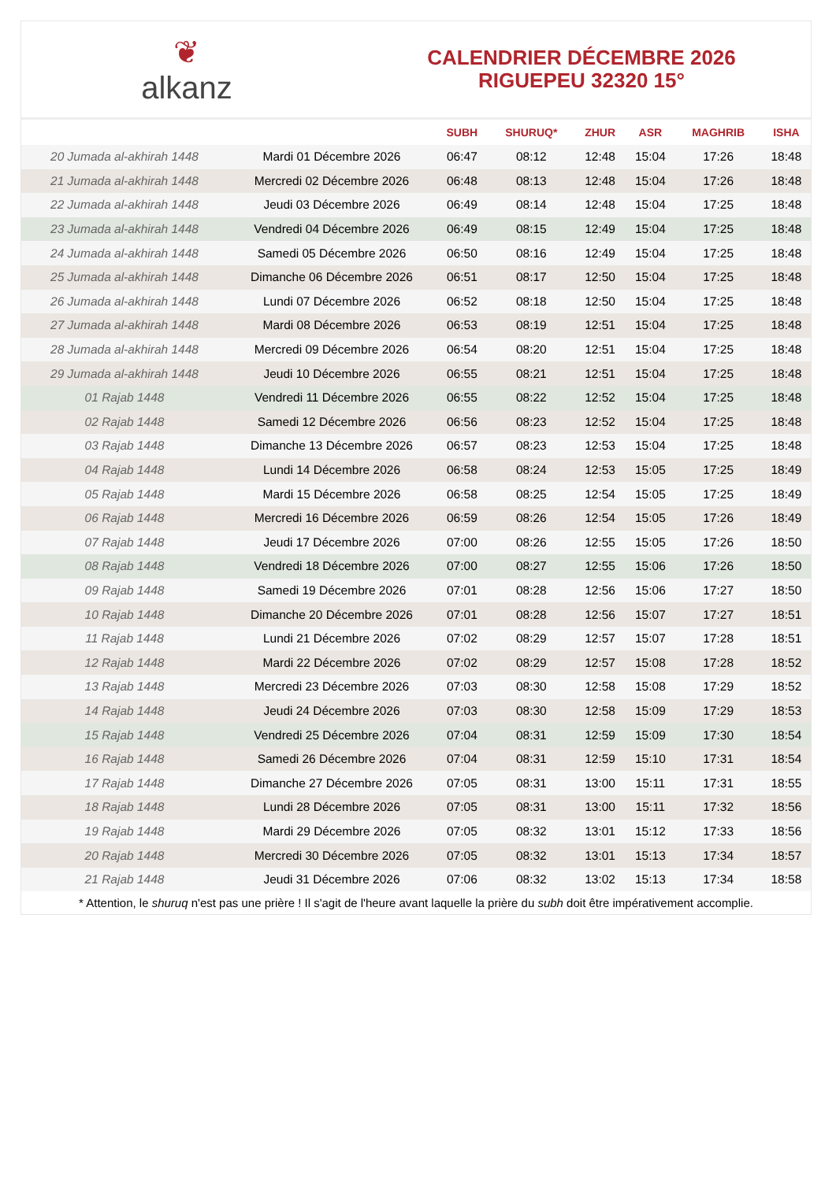❦
alkanz
CALENDRIER DÉCEMBRE 2026
RIGUEPEU 32320 15°
| | | SUBH | SHURUQ* | ZHUR | ASR | MAGHRIB | ISHA |
| --- | --- | --- | --- | --- | --- | --- | --- |
| 20 Jumada al-akhirah 1448 | Mardi 01 Décembre 2026 | 06:47 | 08:12 | 12:48 | 15:04 | 17:26 | 18:48 |
| 21 Jumada al-akhirah 1448 | Mercredi 02 Décembre 2026 | 06:48 | 08:13 | 12:48 | 15:04 | 17:26 | 18:48 |
| 22 Jumada al-akhirah 1448 | Jeudi 03 Décembre 2026 | 06:49 | 08:14 | 12:48 | 15:04 | 17:25 | 18:48 |
| 23 Jumada al-akhirah 1448 | Vendredi 04 Décembre 2026 | 06:49 | 08:15 | 12:49 | 15:04 | 17:25 | 18:48 |
| 24 Jumada al-akhirah 1448 | Samedi 05 Décembre 2026 | 06:50 | 08:16 | 12:49 | 15:04 | 17:25 | 18:48 |
| 25 Jumada al-akhirah 1448 | Dimanche 06 Décembre 2026 | 06:51 | 08:17 | 12:50 | 15:04 | 17:25 | 18:48 |
| 26 Jumada al-akhirah 1448 | Lundi 07 Décembre 2026 | 06:52 | 08:18 | 12:50 | 15:04 | 17:25 | 18:48 |
| 27 Jumada al-akhirah 1448 | Mardi 08 Décembre 2026 | 06:53 | 08:19 | 12:51 | 15:04 | 17:25 | 18:48 |
| 28 Jumada al-akhirah 1448 | Mercredi 09 Décembre 2026 | 06:54 | 08:20 | 12:51 | 15:04 | 17:25 | 18:48 |
| 29 Jumada al-akhirah 1448 | Jeudi 10 Décembre 2026 | 06:55 | 08:21 | 12:51 | 15:04 | 17:25 | 18:48 |
| 01 Rajab 1448 | Vendredi 11 Décembre 2026 | 06:55 | 08:22 | 12:52 | 15:04 | 17:25 | 18:48 |
| 02 Rajab 1448 | Samedi 12 Décembre 2026 | 06:56 | 08:23 | 12:52 | 15:04 | 17:25 | 18:48 |
| 03 Rajab 1448 | Dimanche 13 Décembre 2026 | 06:57 | 08:23 | 12:53 | 15:04 | 17:25 | 18:48 |
| 04 Rajab 1448 | Lundi 14 Décembre 2026 | 06:58 | 08:24 | 12:53 | 15:05 | 17:25 | 18:49 |
| 05 Rajab 1448 | Mardi 15 Décembre 2026 | 06:58 | 08:25 | 12:54 | 15:05 | 17:25 | 18:49 |
| 06 Rajab 1448 | Mercredi 16 Décembre 2026 | 06:59 | 08:26 | 12:54 | 15:05 | 17:26 | 18:49 |
| 07 Rajab 1448 | Jeudi 17 Décembre 2026 | 07:00 | 08:26 | 12:55 | 15:05 | 17:26 | 18:50 |
| 08 Rajab 1448 | Vendredi 18 Décembre 2026 | 07:00 | 08:27 | 12:55 | 15:06 | 17:26 | 18:50 |
| 09 Rajab 1448 | Samedi 19 Décembre 2026 | 07:01 | 08:28 | 12:56 | 15:06 | 17:27 | 18:50 |
| 10 Rajab 1448 | Dimanche 20 Décembre 2026 | 07:01 | 08:28 | 12:56 | 15:07 | 17:27 | 18:51 |
| 11 Rajab 1448 | Lundi 21 Décembre 2026 | 07:02 | 08:29 | 12:57 | 15:07 | 17:28 | 18:51 |
| 12 Rajab 1448 | Mardi 22 Décembre 2026 | 07:02 | 08:29 | 12:57 | 15:08 | 17:28 | 18:52 |
| 13 Rajab 1448 | Mercredi 23 Décembre 2026 | 07:03 | 08:30 | 12:58 | 15:08 | 17:29 | 18:52 |
| 14 Rajab 1448 | Jeudi 24 Décembre 2026 | 07:03 | 08:30 | 12:58 | 15:09 | 17:29 | 18:53 |
| 15 Rajab 1448 | Vendredi 25 Décembre 2026 | 07:04 | 08:31 | 12:59 | 15:09 | 17:30 | 18:54 |
| 16 Rajab 1448 | Samedi 26 Décembre 2026 | 07:04 | 08:31 | 12:59 | 15:10 | 17:31 | 18:54 |
| 17 Rajab 1448 | Dimanche 27 Décembre 2026 | 07:05 | 08:31 | 13:00 | 15:11 | 17:31 | 18:55 |
| 18 Rajab 1448 | Lundi 28 Décembre 2026 | 07:05 | 08:31 | 13:00 | 15:11 | 17:32 | 18:56 |
| 19 Rajab 1448 | Mardi 29 Décembre 2026 | 07:05 | 08:32 | 13:01 | 15:12 | 17:33 | 18:56 |
| 20 Rajab 1448 | Mercredi 30 Décembre 2026 | 07:05 | 08:32 | 13:01 | 15:13 | 17:34 | 18:57 |
| 21 Rajab 1448 | Jeudi 31 Décembre 2026 | 07:06 | 08:32 | 13:02 | 15:13 | 17:34 | 18:58 |
* Attention, le shuruq n'est pas une prière ! Il s'agit de l'heure avant laquelle la prière du subh doit être impérativement accomplie.